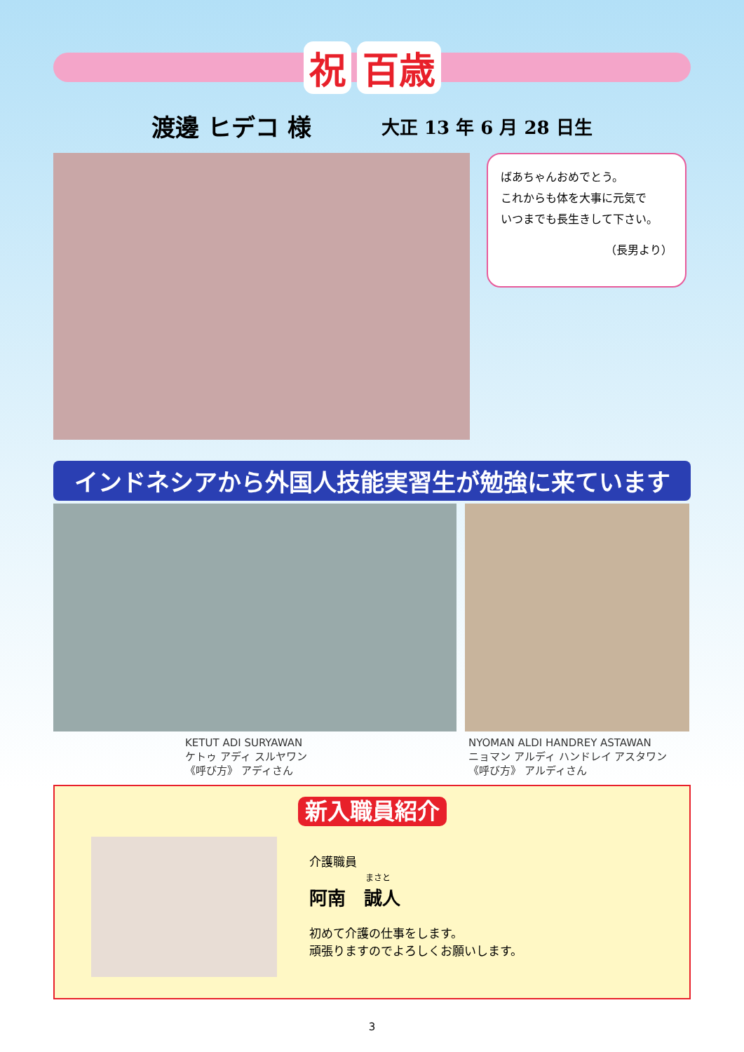祝百歳
渡邊 ヒデコ 様
大正 13 年 6 月 28 日生
ばあちゃんおめでとう。
これからも体を大事に元気で
いつまでも長生きして下さい。
（長男より）
インドネシアから外国人技能実習生が勉強に来ています
KETUT ADI SURYAWAN
ケトゥ アディ スルヤワン
《呼び方》 アディさん
NYOMAN ALDI HANDREY ASTAWAN
ニョマン アルディ ハンドレイ アスタワン
《呼び方》 アルディさん
新入職員紹介
介護職員
まさと
阿南　誠人
初めて介護の仕事をします。
頑張りますのでよろしくお願いします。
3